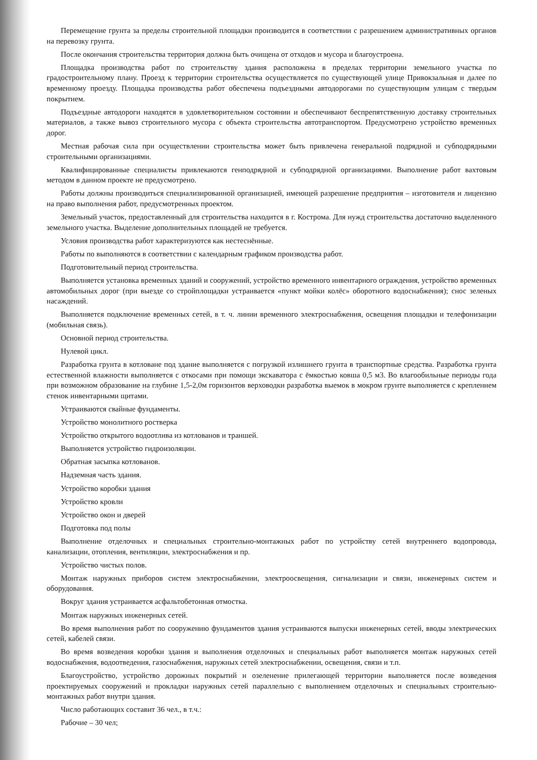Перемещение грунта за пределы строительной площадки производится в соответствии с разрешением административных органов на перевозку грунта.
После окончания строительства территория должна быть очищена от отходов и мусора и благоустроена.
Площадка производства работ по строительству здания расположена в пределах территории земельного участка по градостроительному плану. Проезд к территории строительства осуществляется по существующей улице Привокзальная и далее по временному проезду. Площадка производства работ обеспечена подъездными автодорогами по существующим улицам с твердым покрытием.
Подъездные автодороги находятся в удовлетворительном состоянии и обеспечивают беспрепятственную доставку строительных материалов, а также вывоз строительного мусора с объекта строительства автотранспортом. Предусмотрено устройство временных дорог.
Местная рабочая сила при осуществлении строительства может быть привлечена генеральной подрядной и субподрядными строительными организациями.
Квалифицированные специалисты привлекаются генподрядной и субподрядной организациями. Выполнение работ вахтовым методом в данном проекте не предусмотрено.
Работы должны производиться специализированной организацией, имеющей разрешение предприятия – изготовителя и лицензию на право выполнения работ, предусмотренных проектом.
Земельный участок, предоставленный для строительства находится в г. Кострома. Для нужд строительства достаточно выделенного земельного участка. Выделение дополнительных площадей не требуется.
Условия производства работ характеризуются как нестеснённые.
Работы по выполняются в соответствии с календарным графиком производства работ.
Подготовительный период строительства.
Выполняется установка временных зданий и сооружений, устройство временного инвентарного ограждения, устройство временных автомобильных дорог (при выезде со стройплощадки устраивается «пункт мойки колёс» оборотного водоснабжения); снос зеленых насаждений.
Выполняется подключение временных сетей, в т. ч. линии временного электроснабжения, освещения площадки и телефонизации (мобильная связь).
Основной период строительства.
Нулевой цикл.
Разработка грунта в котловане под здание выполняется с погрузкой излишнего грунта в транспортные средства. Разработка грунта естественной влажности выполняется с откосами при помощи экскаватора с ёмкостью ковша 0,5 м3. Во влагообильные периоды года при возможном образование на глубине 1,5-2,0м горизонтов верховодки разработка выемок в мокром грунте выполняется с креплением стенок инвентарными щитами.
Устраиваются свайные фундаменты.
Устройство монолитного ростверка
Устройство открытого водоотлива из котлованов и траншей.
Выполняется устройство гидроизоляции.
Обратная засыпка котлованов.
Надземная часть здания.
Устройство коробки здания
Устройство кровли
Устройство окон и дверей
Подготовка под полы
Выполнение отделочных и специальных строительно-монтажных работ по устройству сетей внутреннего водопровода, канализации, отопления, вентиляции, электроснабжения и пр.
Устройство чистых полов.
Монтаж наружных приборов систем электроснабжении, электроосвещения, сигнализации и связи, инженерных систем и оборудования.
Вокруг здания устраивается асфальтобетонная отмостка.
Монтаж наружных инженерных сетей.
Во время выполнения работ по сооружению фундаментов здания устраиваются выпуски инженерных сетей, вводы электрических сетей, кабелей связи.
Во время возведения коробки здания и выполнения отделочных и специальных работ выполняется монтаж наружных сетей водоснабжения, водоотведения, газоснабжения, наружных сетей электроснабжении, освещения, связи и т.п.
Благоустройство, устройство дорожных покрытий и озеленение прилегающей территории выполняется после возведения проектируемых сооружений и прокладки наружных сетей параллельно с выполнением отделочных и специальных строительно-монтажных работ внутри здания.
Число работающих составит 36 чел., в т.ч.:
Рабочие – 30 чел;